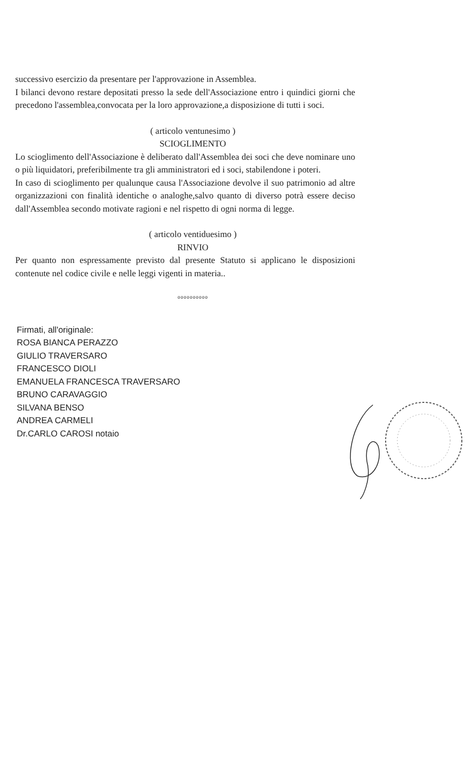successivo esercizio da presentare per l'approvazione in Assemblea.
I bilanci devono restare depositati presso la sede dell'Associazione entro i quindici giorni che precedono l'assemblea,convocata per la loro approvazione,a disposizione di tutti i soci.
( articolo ventunesimo )
SCIOGLIMENTO
Lo scioglimento dell'Associazione è deliberato dall'Assemblea dei soci che deve nominare uno o più liquidatori, preferibilmente tra gli amministratori ed i soci, stabilendone i poteri.
In caso di scioglimento per qualunque causa l'Associazione devolve il suo patrimonio ad altre organizzazioni con finalità identiche o analoghe,salvo quanto di diverso potrà essere deciso dall'Assemblea secondo motivate ragioni e nel rispetto di ogni norma di legge.
( articolo ventiduesimo )
RINVIO
Per quanto non espressamente previsto dal presente Statuto si applicano le disposizioni contenute nel codice civile e nelle leggi vigenti in materia..
oooooooooo
Firmati, all'originale:
ROSA BIANCA PERAZZO
GIULIO TRAVERSARO
FRANCESCO DIOLI
EMANUELA FRANCESCA TRAVERSARO
BRUNO CARAVAGGIO
SILVANA BENSO
ANDREA CARMELI
Dr.CARLO CAROSI notaio